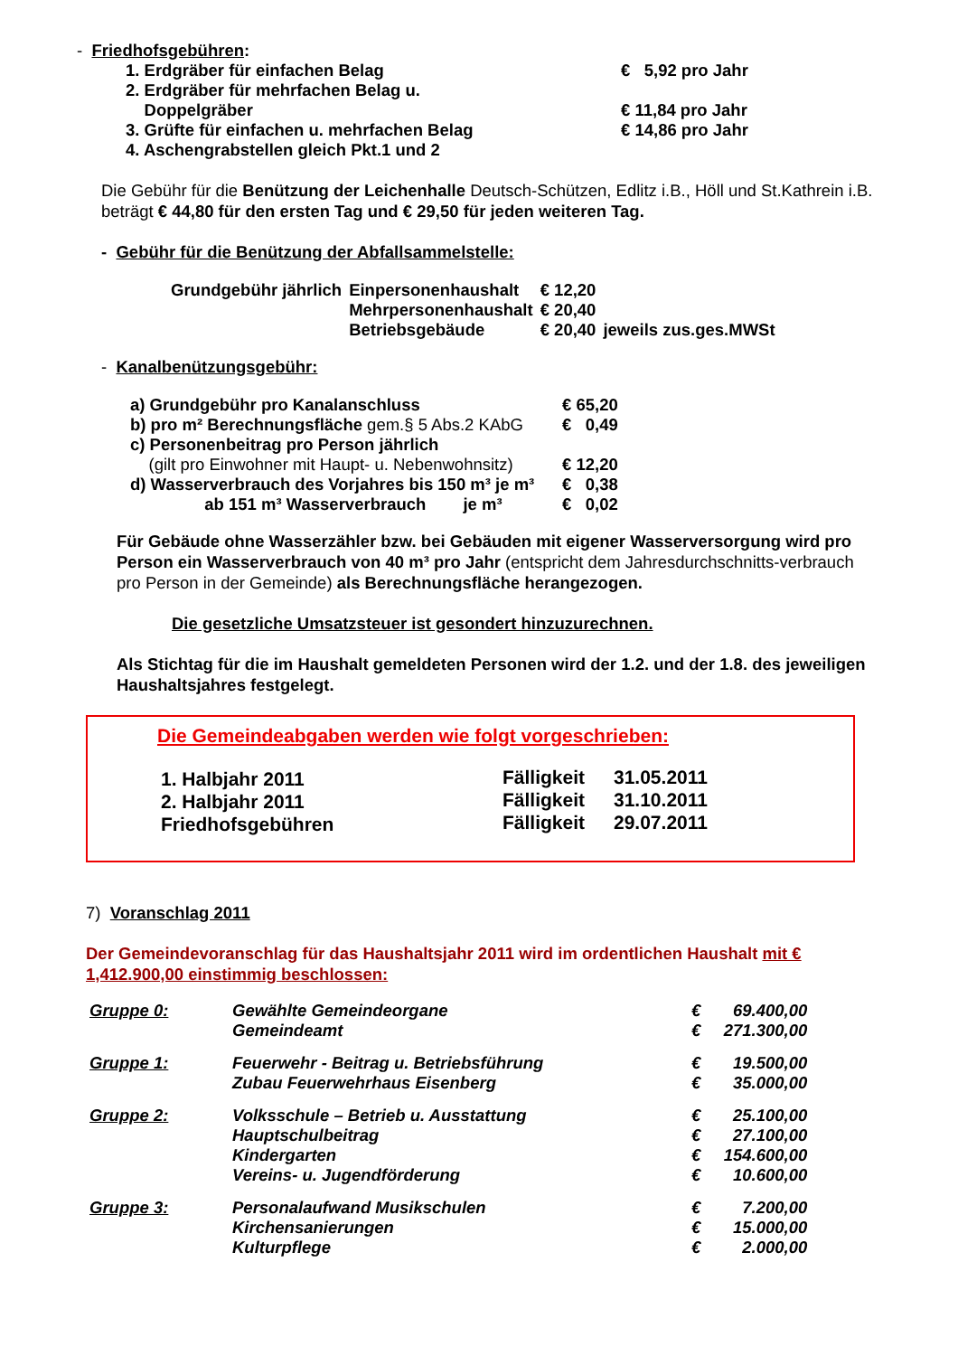- Friedhofsgebühren:
| 1. Erdgräber für einfachen Belag | € 5,92 pro Jahr |
| 2. Erdgräber für mehrfachen Belag u. Doppelgräber | € 11,84 pro Jahr |
| 3. Grüfte für einfachen u. mehrfachen Belag | € 14,86 pro Jahr |
| 4. Aschengrabstellen gleich Pkt.1 und 2 | |
Die Gebühr für die Benützung der Leichenhalle Deutsch-Schützen, Edlitz i.B., Höll und St.Kathrein i.B. beträgt € 44,80 für den ersten Tag und € 29,50 für jeden weiteren Tag.
- Gebühr für die Benützung der Abfallsammelstelle:
| Grundgebühr jährlich | Einpersonenhaushalt | € 12,20 | |
| | Mehrpersonenhaushalt | € 20,40 | |
| | Betriebsgebäude | € 20,40 | jeweils zus.ges.MWSt |
- Kanalbenützungsgebühr:
| a) Grundgebühr pro Kanalanschluss | € 65,20 |
| b) pro m² Berechnungsfläche gem.§ 5 Abs.2 KAbG | € 0,49 |
| c) Personenbeitrag pro Person jährlich (gilt pro Einwohner mit Haupt- u. Nebenwohnsitz) | € 12,20 |
| d) Wasserverbrauch des Vorjahres bis 150 m³ je m³ | € 0,38 |
| ab 151 m³ Wasserverbrauch je m³ | € 0,02 |
Für Gebäude ohne Wasserzähler bzw. bei Gebäuden mit eigener Wasserversorgung wird pro Person ein Wasserverbrauch von 40 m³ pro Jahr (entspricht dem Jahresdurchschnitts-verbrauch pro Person in der Gemeinde) als Berechnungsfläche herangezogen.
Die gesetzliche Umsatzsteuer ist gesondert hinzuzurechnen.
Als Stichtag für die im Haushalt gemeldeten Personen wird der 1.2. und der 1.8. des jeweiligen Haushaltsjahres festgelegt.
Die Gemeindeabgaben werden wie folgt vorgeschrieben:
| 1. Halbjahr 2011 | Fälligkeit | 31.05.2011 |
| 2. Halbjahr 2011 | Fälligkeit | 31.10.2011 |
| Friedhofsgebühren | Fälligkeit | 29.07.2011 |
7) Voranschlag 2011
Der Gemeindevoranschlag für das Haushaltsjahr 2011 wird im ordentlichen Haushalt mit € 1,412.900,00 einstimmig beschlossen:
| Gruppe 0: | Gewählte Gemeindeorgane Gemeindeamt | € € | 69.400,00 271.300,00 |
| Gruppe 1: | Feuerwehr - Beitrag u. Betriebsführung Zubau Feuerwehrhaus Eisenberg | € € | 19.500,00 35.000,00 |
| Gruppe 2: | Volksschule – Betrieb u. Ausstattung Hauptschulbeitrag Kindergarten Vereins- u. Jugendförderung | € € € € | 25.100,00 27.100,00 154.600,00 10.600,00 |
| Gruppe 3: | Personalaufwand Musikschulen Kirchensanierungen Kulturpflege | € € € | 7.200,00 15.000,00 2.000,00 |